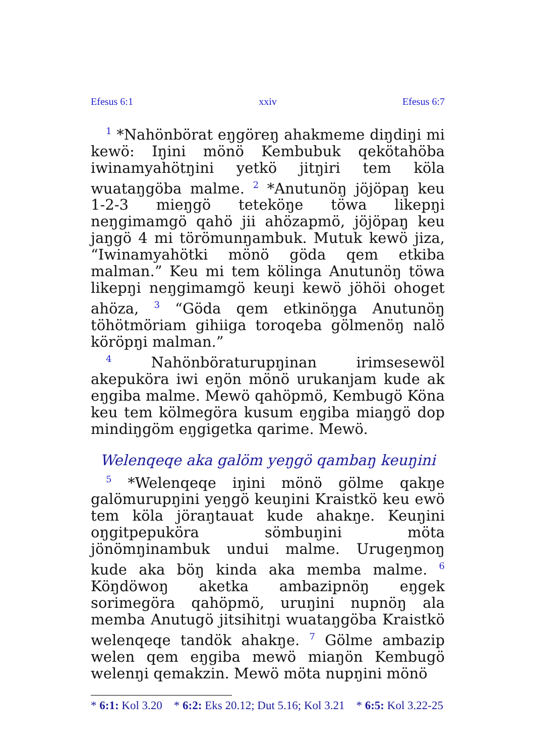Efesus 6:1 xxiv Efesus 6:7
<sup>1</sup> *Nahönbörat eŋgöreŋ ahakmeme diŋdiŋi mi kewö: Iŋini mönö Kembubuk qekötahöba iwinamyahötŋini yetkö jitŋiri tem köla wuataŋgöba malme. <sup>2</sup> *Anutunöŋ jöjöpaŋ keu 1-2-3 mieŋgö teteköŋe töwa likepŋi neŋgimamgö qahö jii ahözapmö, jöjöpaŋ keu jaŋgö 4 mi törömunŋambuk. Mutuk kewö jiza, “Iwinamyahötki mönö göda qem etkiba malman.” Keu mi tem kölinga Anutunöŋ töwa likepŋi neŋgimamgö keuŋi kewö jöhöi ohoget ahöza, <sup>3</sup> “Göda qem etkinöŋga Anutunöŋ töhötmöriam gihiiga toroqeba gölmenöŋ nalö köröpŋi malman.”
<sup>4</sup> Nahönböraturupŋinan irimsesewöl akepuköra iwi eŋön mönö urukanjam kude ak eŋgiba malme. Mewö qahöpmö, Kembugö Köna keu tem kölmegöra kusum eŋgiba miaŋgö dop mindiŋgöm eŋgigetka qarime. Mewö.
Welenqeqe aka galöm yeŋgö qambaŋ keuŋini
<sup>5</sup> *Welenqeqe iŋini mönö gölme qakŋe galömurupŋini yeŋgö keuŋini Kraistkö keu ewö tem köla jöraŋtauat kude ahakŋe. Keuŋini oŋgitpepuköra sömbuŋini möta jönömŋinambuk undui malme. Urugeŋmoŋ kude aka böŋ kinda aka memba malme. <sup>6</sup> Köŋdöwoŋ aketka ambazipnöŋ eŋgek sorimegöra qahöpmö, uruŋini nupnöŋ ala memba Anutugö jitsihitŋi wuataŋgöba Kraistkö welenqeqe tandök ahakŋe. <sup>7</sup> Gölme ambazip welen qem eŋgiba mewö miaŋön Kembugö welenŋi qemakzin. Mewö möta nupŋini mönö
* 6:1: Kol 3.20 * 6:2: Eks 20.12; Dut 5.16; Kol 3.21 * 6:5: Kol 3.22-25